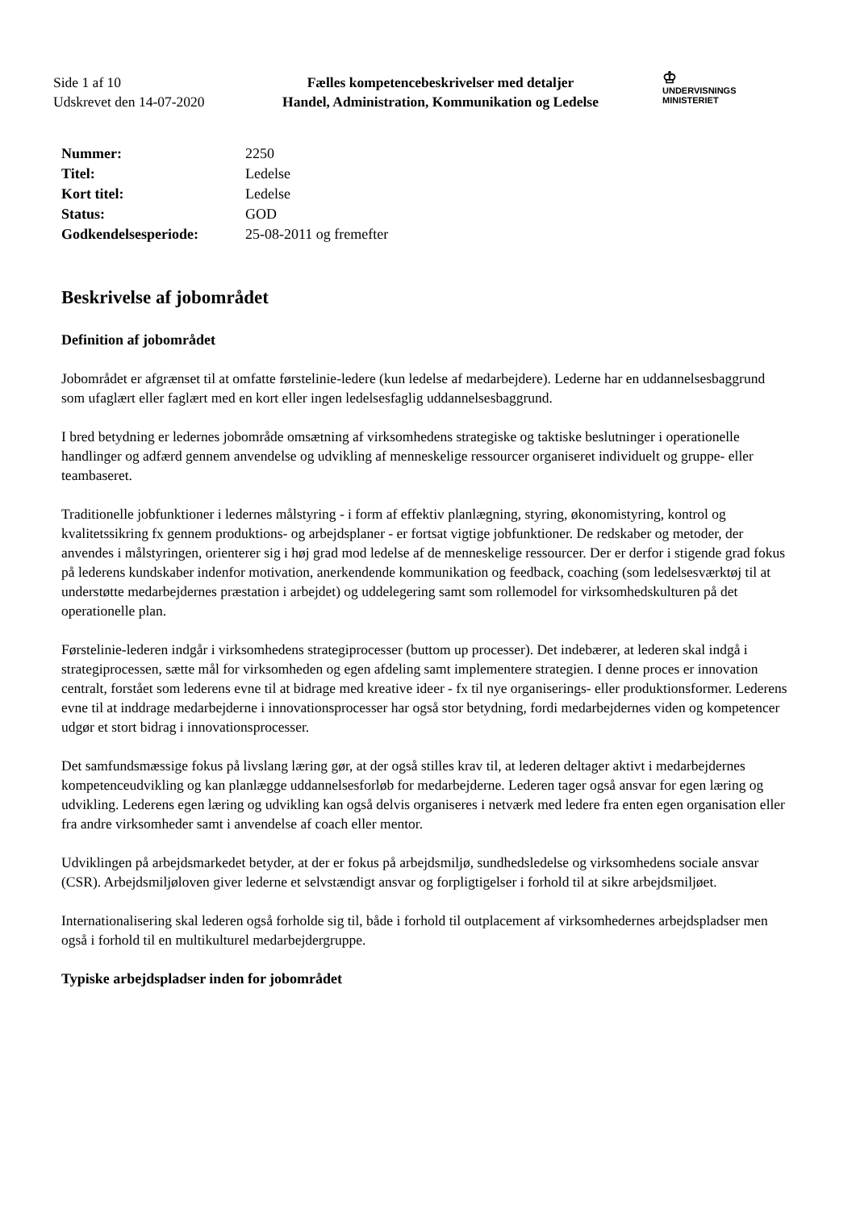Side 1 af 10
Udskrevet den 14-07-2020
Fælles kompetencebeskrivelser med detaljer
Handel, Administration, Kommunikation og Ledelse
♔
UNDERVISNINGS
MINISTERIET
| Nummer: | 2250 |
| Titel: | Ledelse |
| Kort titel: | Ledelse |
| Status: | GOD |
| Godkendelsesperiode: | 25-08-2011 og fremefter |
Beskrivelse af jobområdet
Definition af jobområdet
Jobområdet er afgrænset til at omfatte førstelinie-ledere (kun ledelse af medarbejdere). Lederne har en uddannelsesbaggrund som ufaglært eller faglært med en kort eller ingen ledelsesfaglig uddannelsesbaggrund.
I bred betydning er ledernes jobområde omsætning af virksomhedens strategiske og taktiske beslutninger i operationelle handlinger og adfærd gennem anvendelse og udvikling af menneskelige ressourcer organiseret individuelt og gruppe- eller teambaseret.
Traditionelle jobfunktioner i ledernes målstyring - i form af effektiv planlægning, styring, økonomistyring, kontrol og kvalitetssikring fx gennem produktions- og arbejdsplaner - er fortsat vigtige jobfunktioner. De redskaber og metoder, der anvendes i målstyringen, orienterer sig i høj grad mod ledelse af de menneskelige ressourcer. Der er derfor i stigende grad fokus på lederens kundskaber indenfor motivation, anerkendende kommunikation og feedback, coaching (som ledelsesværktøj til at understøtte medarbejdernes præstation i arbejdet) og uddelegering samt som rollemodel for virksomhedskulturen på det operationelle plan.
Førstelinie-lederen indgår i virksomhedens strategiprocesser (buttom up processer). Det indebærer, at lederen skal indgå i strategiprocessen, sætte mål for virksomheden og egen afdeling samt implementere strategien. I denne proces er innovation centralt, forstået som lederens evne til at bidrage med kreative ideer - fx til nye organiserings- eller produktionsformer. Lederens evne til at inddrage medarbejderne i innovationsprocesser har også stor betydning, fordi medarbejdernes viden og kompetencer udgør et stort bidrag i innovationsprocesser.
Det samfundsmæssige fokus på livslang læring gør, at der også stilles krav til, at lederen deltager aktivt i medarbejdernes kompetenceudvikling og kan planlægge uddannelsesforløb for medarbejderne. Lederen tager også ansvar for egen læring og udvikling. Lederens egen læring og udvikling kan også delvis organiseres i netværk med ledere fra enten egen organisation eller fra andre virksomheder samt i anvendelse af coach eller mentor.
Udviklingen på arbejdsmarkedet betyder, at der er fokus på arbejdsmiljø, sundhedsledelse og virksomhedens sociale ansvar (CSR). Arbejdsmiljøloven giver lederne et selvstændigt ansvar og forpligtigelser i forhold til at sikre arbejdsmiljøet.
Internationalisering skal lederen også forholde sig til, både i forhold til outplacement af virksomhedernes arbejdspladser men også i forhold til en multikulturel medarbejdergruppe.
Typiske arbejdspladser inden for jobområdet